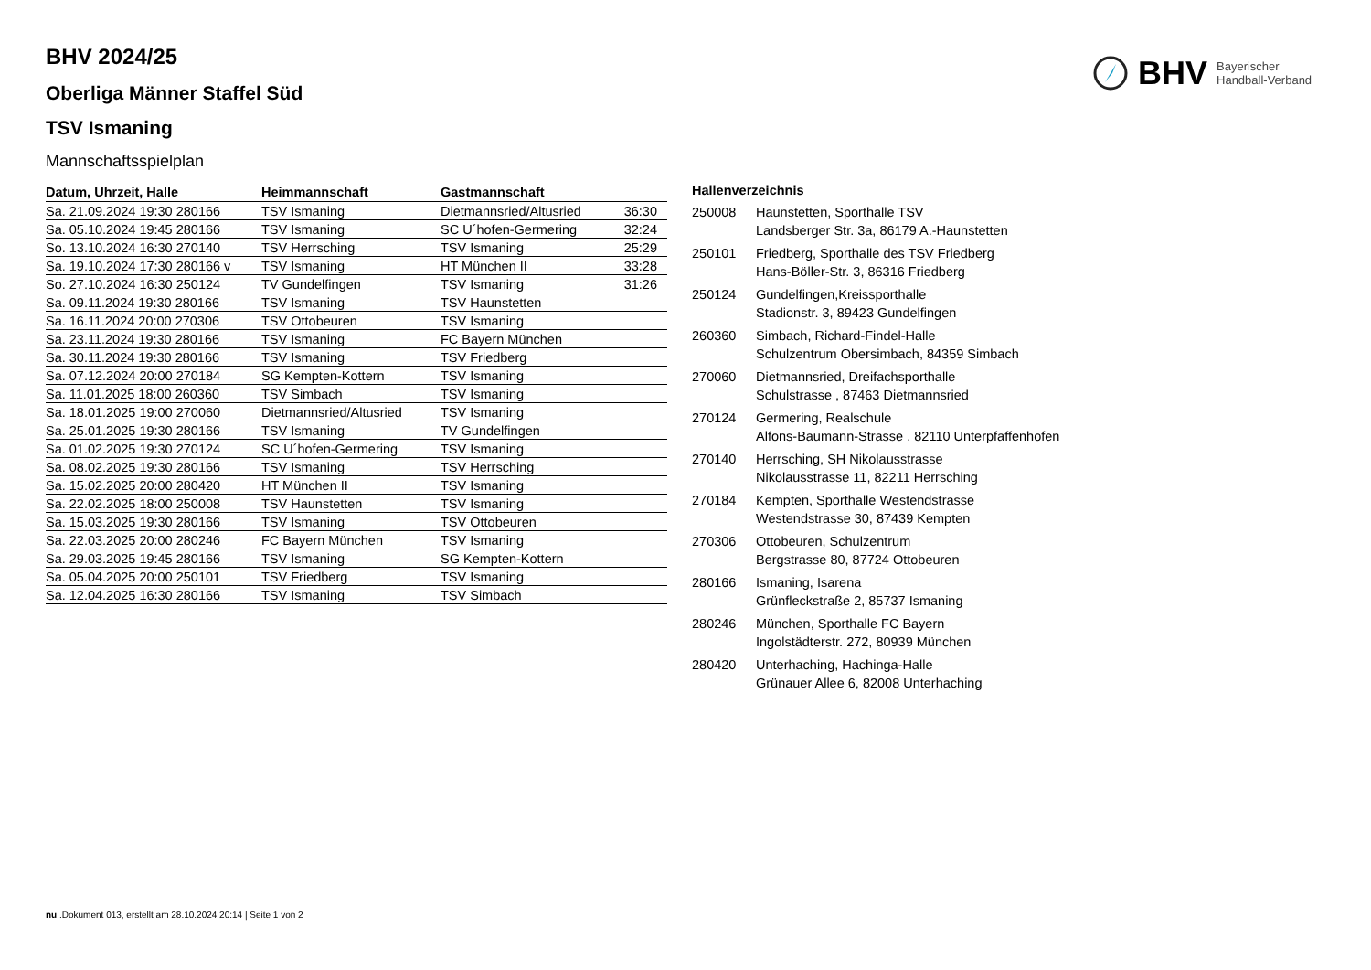BHV 2024/25
Oberliga Männer Staffel Süd
TSV Ismaning
Mannschaftsspielplan
BHV Bayerischer
Handball-Verband
| Datum, Uhrzeit, Halle | Heimmannschaft | Gastmannschaft | |
| --- | --- | --- | --- |
| Sa. 21.09.2024 19:30 280166 | TSV Ismaning | Dietmannsried/Altusried | 36:30 |
| Sa. 05.10.2024 19:45 280166 | TSV Ismaning | SC U´hofen-Germering | 32:24 |
| So. 13.10.2024 16:30 270140 | TSV Herrsching | TSV Ismaning | 25:29 |
| Sa. 19.10.2024 17:30 280166 v | TSV Ismaning | HT München II | 33:28 |
| So. 27.10.2024 16:30 250124 | TV Gundelfingen | TSV Ismaning | 31:26 |
| Sa. 09.11.2024 19:30 280166 | TSV Ismaning | TSV Haunstetten | |
| Sa. 16.11.2024 20:00 270306 | TSV Ottobeuren | TSV Ismaning | |
| Sa. 23.11.2024 19:30 280166 | TSV Ismaning | FC Bayern München | |
| Sa. 30.11.2024 19:30 280166 | TSV Ismaning | TSV Friedberg | |
| Sa. 07.12.2024 20:00 270184 | SG Kempten-Kottern | TSV Ismaning | |
| Sa. 11.01.2025 18:00 260360 | TSV Simbach | TSV Ismaning | |
| Sa. 18.01.2025 19:00 270060 | Dietmannsried/Altusried | TSV Ismaning | |
| Sa. 25.01.2025 19:30 280166 | TSV Ismaning | TV Gundelfingen | |
| Sa. 01.02.2025 19:30 270124 | SC U´hofen-Germering | TSV Ismaning | |
| Sa. 08.02.2025 19:30 280166 | TSV Ismaning | TSV Herrsching | |
| Sa. 15.02.2025 20:00 280420 | HT München II | TSV Ismaning | |
| Sa. 22.02.2025 18:00 250008 | TSV Haunstetten | TSV Ismaning | |
| Sa. 15.03.2025 19:30 280166 | TSV Ismaning | TSV Ottobeuren | |
| Sa. 22.03.2025 20:00 280246 | FC Bayern München | TSV Ismaning | |
| Sa. 29.03.2025 19:45 280166 | TSV Ismaning | SG Kempten-Kottern | |
| Sa. 05.04.2025 20:00 250101 | TSV Friedberg | TSV Ismaning | |
| Sa. 12.04.2025 16:30 280166 | TSV Ismaning | TSV Simbach | |
Hallenverzeichnis
| 250008 | Haunstetten, Sporthalle TSV Landsberger Str. 3a, 86179 A.-Haunstetten |
| 250101 | Friedberg, Sporthalle des TSV Friedberg Hans-Böller-Str. 3, 86316 Friedberg |
| 250124 | Gundelfingen,Kreissporthalle Stadionstr. 3, 89423 Gundelfingen |
| 260360 | Simbach, Richard-Findel-Halle Schulzentrum Obersimbach, 84359 Simbach |
| 270060 | Dietmannsried, Dreifachsporthalle Schulstrasse , 87463 Dietmannsried |
| 270124 | Germering, Realschule Alfons-Baumann-Strasse , 82110 Unterpfaffenhofen |
| 270140 | Herrsching, SH Nikolausstrasse Nikolausstrasse 11, 82211 Herrsching |
| 270184 | Kempten, Sporthalle Westendstrasse Westendstrasse 30, 87439 Kempten |
| 270306 | Ottobeuren, Schulzentrum Bergstrasse 80, 87724 Ottobeuren |
| 280166 | Ismaning, Isarena Grünfleckstraße 2, 85737 Ismaning |
| 280246 | München, Sporthalle FC Bayern Ingolstädterstr. 272, 80939 München |
| 280420 | Unterhaching, Hachinga-Halle Grünauer Allee 6, 82008 Unterhaching |
nu .Dokument 013, erstellt am 28.10.2024 20:14 | Seite 1 von 2